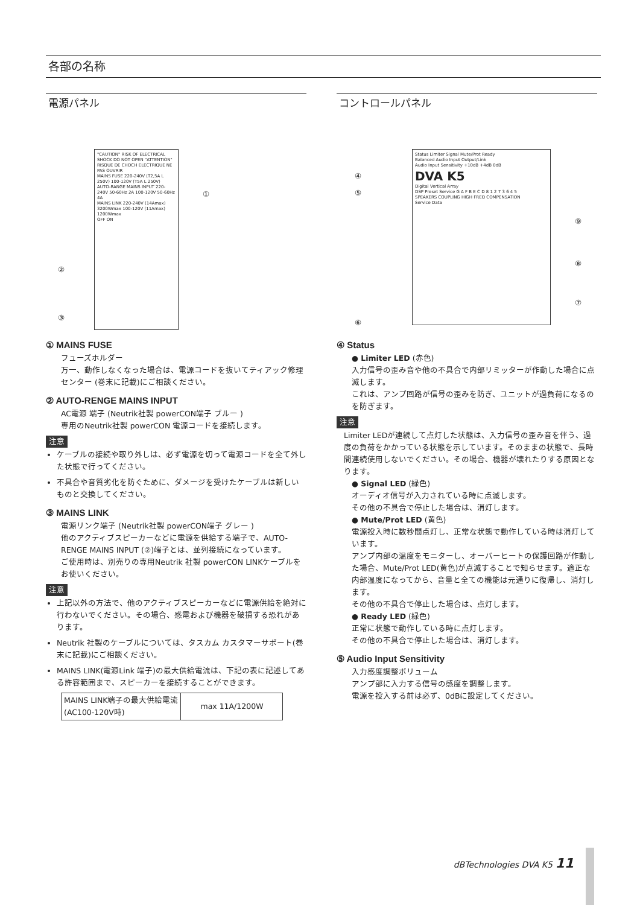各部の名称
電源パネル
"CAUTION" RISK OF ELECTRICAL SHOCK DO NOT OPEN "ATTENTION" RISQUE DE CHOCH ELECTRIQUE NE PAS OUVRIR
MAINS FUSE 220-240V (T2,5A L 250V) 100-120V (T5A L 250V)
AUTO-RANGE MAINS INPUT 220-240V 50-60Hz 2A 100-120V 50-60Hz 4A
MAINS LINK 220-240V (14Amax) 3200Wmax 100-120V (11Amax) 1200Wmax
OFF ON
①
②
③
① MAINS FUSE
フューズホルダー
万一、動作しなくなった場合は、電源コードを抜いてティアック修理センター (巻末に記載)にご相談ください。
② AUTO-RENGE MAINS INPUT
AC電源 端子 (Neutrik社製 powerCON端子 ブルー )
専用のNeutrik社製 powerCON 電源コードを接続します。
注意
ケーブルの接続や取り外しは、必ず電源を切って電源コードを全て外した状態で行ってください。
不具合や音質劣化を防ぐために、ダメージを受けたケーブルは新しいものと交換してください。
③ MAINS LINK
電源リンク端子 (Neutrik社製 powerCON端子 グレー )
他のアクティブスピーカーなどに電源を供給する端子で、AUTO-RENGE MAINS INPUT (②)端子とは、並列接続になっています。
ご使用時は、別売りの専用Neutrik 社製 powerCON LINKケーブルをお使いください。
注意
上記以外の方法で、他のアクティブスピーカーなどに電源供給を絶対に行わないでください。その場合、感電および機器を破損する恐れがあります。
Neutrik 社製のケーブルについては、タスカム カスタマーサポート(巻末に記載)にご相談ください。
MAINS LINK(電源Link 端子)の最大供給電流は、下記の表に記述してある許容範囲まで、スピーカーを接続することができます。
| MAINS LINK端子の最大供給電流 (AC100-120V時) | max 11A/1200W |
コントロールパネル
Status Limiter Signal Mute/Prot Ready
Balanced Audio Input Output/Link
Audio Input Sensitivity +10dB +4dB 0dB
DVA K5
Digital Vertical Array
DSP Preset Service G A F B E C D 8 1 2 7 3 6 4 5
SPEAKERS COUPLING HIGH FREQ COMPENSATION
Service Data
④
⑤
⑥
⑦
⑧
⑨
④ Status
● Limiter LED (赤色)
入力信号の歪み音や他の不具合で内部リミッターが作動した場合に点滅します。
これは、アンプ回路が信号の歪みを防ぎ、ユニットが過負荷になるのを防ぎます。
注意
Limiter LEDが連続して点灯した状態は、入力信号の歪み音を伴う、過度の負荷をかかっている状態を示しています。そのままの状態で、長時間連続使用しないでください。その場合、機器が壊れたりする原因となります。
● Signal LED (緑色)
オーディオ信号が入力されている時に点滅します。
その他の不具合で停止した場合は、消灯します。
● Mute/Prot LED (黄色)
電源投入時に数秒間点灯し、正常な状態で動作している時は消灯しています。
アンプ内部の温度をモニターし、オーバーヒートの保護回路が作動した場合、Mute/Prot LED(黄色)が点滅することで知らせます。適正な内部温度になってから、音量と全ての機能は元通りに復帰し、消灯します。
その他の不具合で停止した場合は、点灯します。
● Ready LED (緑色)
正常に状態で動作している時に点灯します。
その他の不具合で停止した場合は、消灯します。
⑤ Audio Input Sensitivity
入力感度調整ボリューム
アンプ部に入力する信号の感度を調整します。
電源を投入する前は必ず、0dBに設定してください。
dBTechnologies DVA K5 11